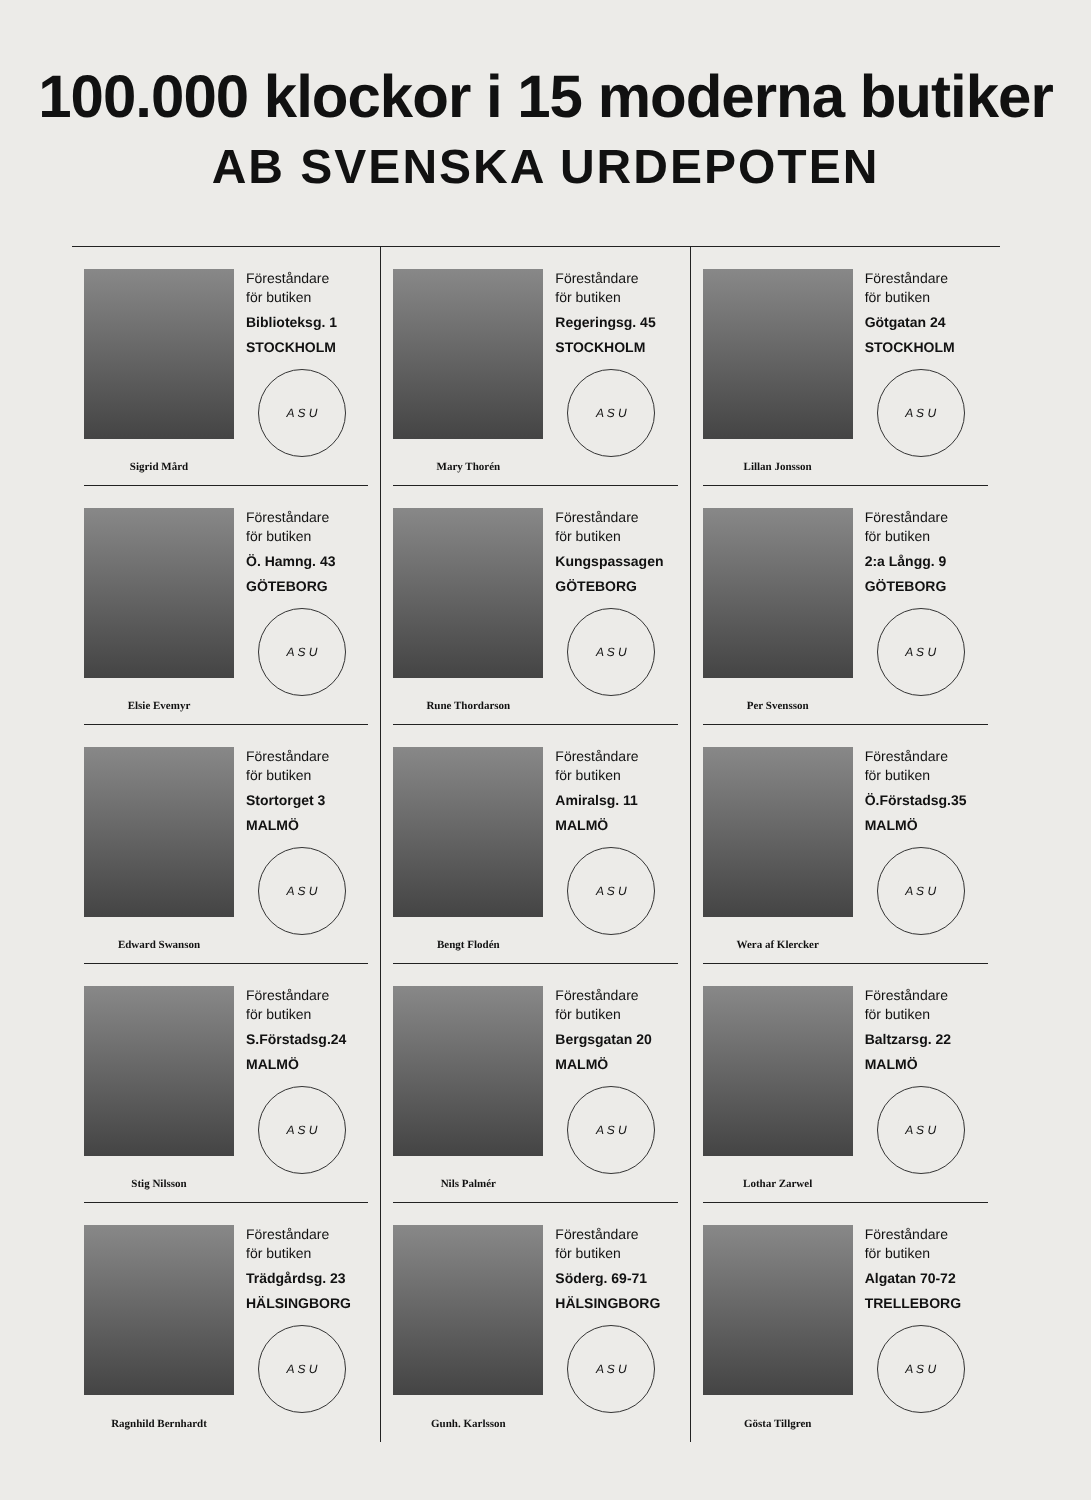100.000 klockor i 15 moderna butiker
AB SVENSKA URDEPOTEN
Föreståndare
för butiken
Biblioteksg. 1
STOCKHOLM
A S U
Sigrid Mård
Föreståndare
för butiken
Ö. Hamng. 43
GÖTEBORG
A S U
Elsie Evemyr
Föreståndare
för butiken
Stortorget 3
MALMÖ
A S U
Edward Swanson
Föreståndare
för butiken
S.Förstadsg.24
MALMÖ
A S U
Stig Nilsson
Föreståndare
för butiken
Trädgårdsg. 23
HÄLSINGBORG
A S U
Ragnhild Bernhardt
Föreståndare
för butiken
Regeringsg. 45
STOCKHOLM
A S U
Mary Thorén
Föreståndare
för butiken
Kungspassagen
GÖTEBORG
A S U
Rune Thordarson
Föreståndare
för butiken
Amiralsg. 11
MALMÖ
A S U
Bengt Flodén
Föreståndare
för butiken
Bergsgatan 20
MALMÖ
A S U
Nils Palmér
Föreståndare
för butiken
Söderg. 69-71
HÄLSINGBORG
A S U
Gunh. Karlsson
Föreståndare
för butiken
Götgatan 24
STOCKHOLM
A S U
Lillan Jonsson
Föreståndare
för butiken
2:a Långg. 9
GÖTEBORG
A S U
Per Svensson
Föreståndare
för butiken
Ö.Förstadsg.35
MALMÖ
A S U
Wera af Klercker
Föreståndare
för butiken
Baltzarsg. 22
MALMÖ
A S U
Lothar Zarwel
Föreståndare
för butiken
Algatan 70-72
TRELLEBORG
A S U
Gösta Tillgren